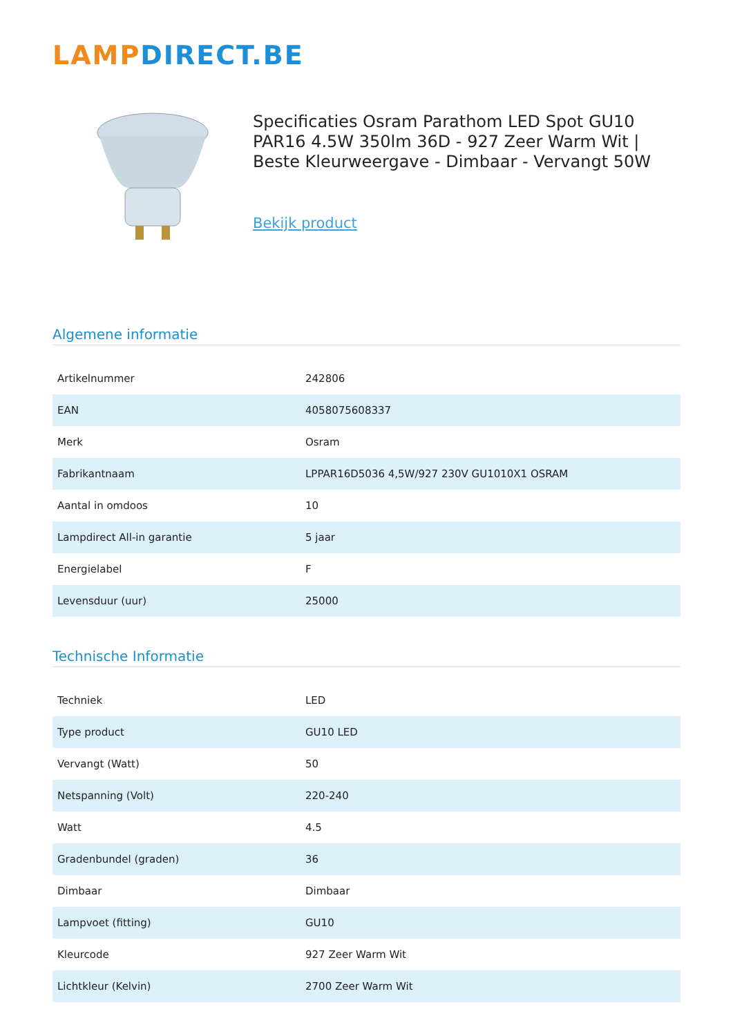LAMP DIRECT.BE
Specificaties Osram Parathom LED Spot GU10 PAR16 4.5W 350lm 36D - 927 Zeer Warm Wit | Beste Kleurweergave - Dimbaar - Vervangt 50W
Bekijk product
Algemene informatie
| Artikelnummer | 242806 |
| EAN | 4058075608337 |
| Merk | Osram |
| Fabrikantnaam | LPPAR16D5036 4,5W/927 230V GU1010X1 OSRAM |
| Aantal in omdoos | 10 |
| Lampdirect All-in garantie | 5 jaar |
| Energielabel | F |
| Levensduur (uur) | 25000 |
Technische Informatie
| Techniek | LED |
| Type product | GU10 LED |
| Vervangt (Watt) | 50 |
| Netspanning (Volt) | 220-240 |
| Watt | 4.5 |
| Gradenbundel (graden) | 36 |
| Dimbaar | Dimbaar |
| Lampvoet (fitting) | GU10 |
| Kleurcode | 927 Zeer Warm Wit |
| Lichtkleur (Kelvin) | 2700 Zeer Warm Wit |